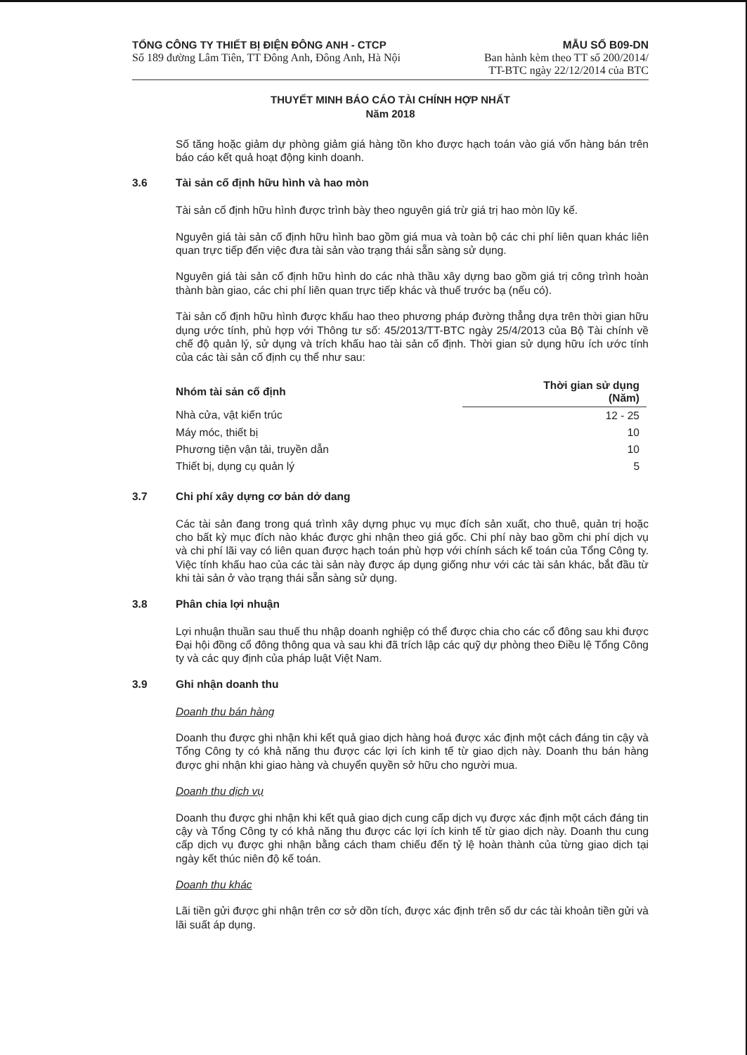TỔNG CÔNG TY THIẾT BỊ ĐIỆN ĐÔNG ANH - CTCP
Số 189 đường Lâm Tiên, TT Đông Anh, Đông Anh, Hà Nội
MẪU SỐ B09-DN
Ban hành kèm theo TT số 200/2014/
TT-BTC ngày 22/12/2014 của BTC
THUYẾT MINH BÁO CÁO TÀI CHÍNH HỢP NHẤT
Năm 2018
Số tăng hoặc giảm dự phòng giảm giá hàng tồn kho được hạch toán vào giá vốn hàng bán trên báo cáo kết quả hoạt động kinh doanh.
3.6 Tài sản cố định hữu hình và hao mòn
Tài sản cố định hữu hình được trình bày theo nguyên giá trừ giá trị hao mòn lũy kế.
Nguyên giá tài sản cố định hữu hình bao gồm giá mua và toàn bộ các chi phí liên quan khác liên quan trực tiếp đến việc đưa tài sản vào trạng thái sẵn sàng sử dụng.
Nguyên giá tài sản cố định hữu hình do các nhà thầu xây dựng bao gồm giá trị công trình hoàn thành bàn giao, các chi phí liên quan trực tiếp khác và thuế trước bạ (nếu có).
Tài sản cố định hữu hình được khấu hao theo phương pháp đường thẳng dựa trên thời gian hữu dụng ước tính, phù hợp với Thông tư số: 45/2013/TT-BTC ngày 25/4/2013 của Bộ Tài chính về chế độ quản lý, sử dụng và trích khấu hao tài sản cố định. Thời gian sử dụng hữu ích ước tính của các tài sản cố định cụ thể như sau:
| Nhóm tài sản cố định | Thời gian sử dụng (Năm) |
| --- | --- |
| Nhà cửa, vật kiến trúc | 12 - 25 |
| Máy móc, thiết bị | 10 |
| Phương tiện vận tải, truyền dẫn | 10 |
| Thiết bị, dụng cụ quản lý | 5 |
3.7 Chi phí xây dựng cơ bản dở dang
Các tài sản đang trong quá trình xây dựng phục vụ mục đích sản xuất, cho thuê, quản trị hoặc cho bất kỳ mục đích nào khác được ghi nhận theo giá gốc. Chi phí này bao gồm chi phí dịch vụ và chi phí lãi vay có liên quan được hạch toán phù hợp với chính sách kế toán của Tổng Công ty. Việc tính khấu hao của các tài sản này được áp dụng giống như với các tài sản khác, bắt đầu từ khi tài sản ở vào trạng thái sẵn sàng sử dụng.
3.8 Phân chia lợi nhuận
Lợi nhuận thuần sau thuế thu nhập doanh nghiệp có thể được chia cho các cổ đông sau khi được Đại hội đồng cổ đông thông qua và sau khi đã trích lập các quỹ dự phòng theo Điều lệ Tổng Công ty và các quy định của pháp luật Việt Nam.
3.9 Ghi nhận doanh thu
Doanh thu bán hàng
Doanh thu được ghi nhận khi kết quả giao dịch hàng hoá được xác định một cách đáng tin cậy và Tổng Công ty có khả năng thu được các lợi ích kinh tế từ giao dịch này. Doanh thu bán hàng được ghi nhận khi giao hàng và chuyển quyền sở hữu cho người mua.
Doanh thu dịch vụ
Doanh thu được ghi nhận khi kết quả giao dịch cung cấp dịch vụ được xác định một cách đáng tin cậy và Tổng Công ty có khả năng thu được các lợi ích kinh tế từ giao dịch này. Doanh thu cung cấp dịch vụ được ghi nhận bằng cách tham chiếu đến tỷ lệ hoàn thành của từng giao dịch tại ngày kết thúc niên độ kế toán.
Doanh thu khác
Lãi tiền gửi được ghi nhận trên cơ sở dồn tích, được xác định trên số dư các tài khoản tiền gửi và lãi suất áp dụng.